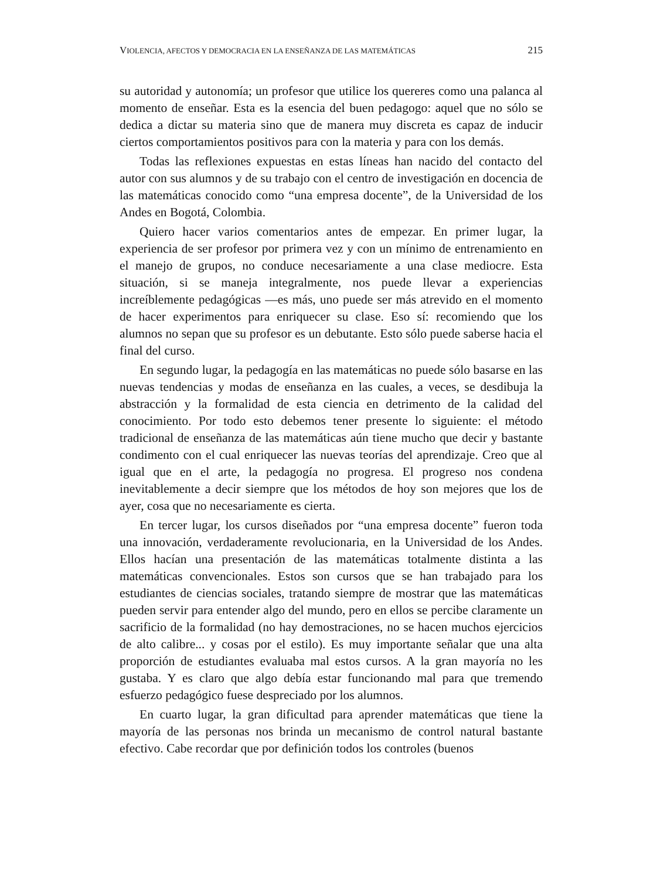VIOLENCIA, AFECTOS Y DEMOCRACIA EN LA ENSEÑANZA DE LAS MATEMÁTICAS 215
su autoridad y autonomía; un profesor que utilice los quereres como una palanca al momento de enseñar. Esta es la esencia del buen pedagogo: aquel que no sólo se dedica a dictar su materia sino que de manera muy discreta es capaz de inducir ciertos comportamientos positivos para con la materia y para con los demás.
Todas las reflexiones expuestas en estas líneas han nacido del contacto del autor con sus alumnos y de su trabajo con el centro de investigación en docencia de las matemáticas conocido como “una empresa docente”, de la Universidad de los Andes en Bogotá, Colombia.
Quiero hacer varios comentarios antes de empezar. En primer lugar, la experiencia de ser profesor por primera vez y con un mínimo de entrenamiento en el manejo de grupos, no conduce necesariamente a una clase mediocre. Esta situación, si se maneja integralmente, nos puede llevar a experiencias increíblemente pedagógicas —es más, uno puede ser más atrevido en el momento de hacer experimentos para enriquecer su clase. Eso sí: recomiendo que los alumnos no sepan que su profesor es un debutante. Esto sólo puede saberse hacia el final del curso.
En segundo lugar, la pedagogía en las matemáticas no puede sólo basarse en las nuevas tendencias y modas de enseñanza en las cuales, a veces, se desdibuja la abstracción y la formalidad de esta ciencia en detrimento de la calidad del conocimiento. Por todo esto debemos tener presente lo siguiente: el método tradicional de enseñanza de las matemáticas aún tiene mucho que decir y bastante condimento con el cual enriquecer las nuevas teorías del aprendizaje. Creo que al igual que en el arte, la pedagogía no progresa. El progreso nos condena inevitablemente a decir siempre que los métodos de hoy son mejores que los de ayer, cosa que no necesariamente es cierta.
En tercer lugar, los cursos diseñados por “una empresa docente” fueron toda una innovación, verdaderamente revolucionaria, en la Universidad de los Andes. Ellos hacían una presentación de las matemáticas totalmente distinta a las matemáticas convencionales. Estos son cursos que se han trabajado para los estudiantes de ciencias sociales, tratando siempre de mostrar que las matemáticas pueden servir para entender algo del mundo, pero en ellos se percibe claramente un sacrificio de la formalidad (no hay demostraciones, no se hacen muchos ejercicios de alto calibre... y cosas por el estilo). Es muy importante señalar que una alta proporción de estudiantes evaluaba mal estos cursos. A la gran mayoría no les gustaba. Y es claro que algo debía estar funcionando mal para que tremendo esfuerzo pedagógico fuese despreciado por los alumnos.
En cuarto lugar, la gran dificultad para aprender matemáticas que tiene la mayoría de las personas nos brinda un mecanismo de control natural bastante efectivo. Cabe recordar que por definición todos los controles (buenos